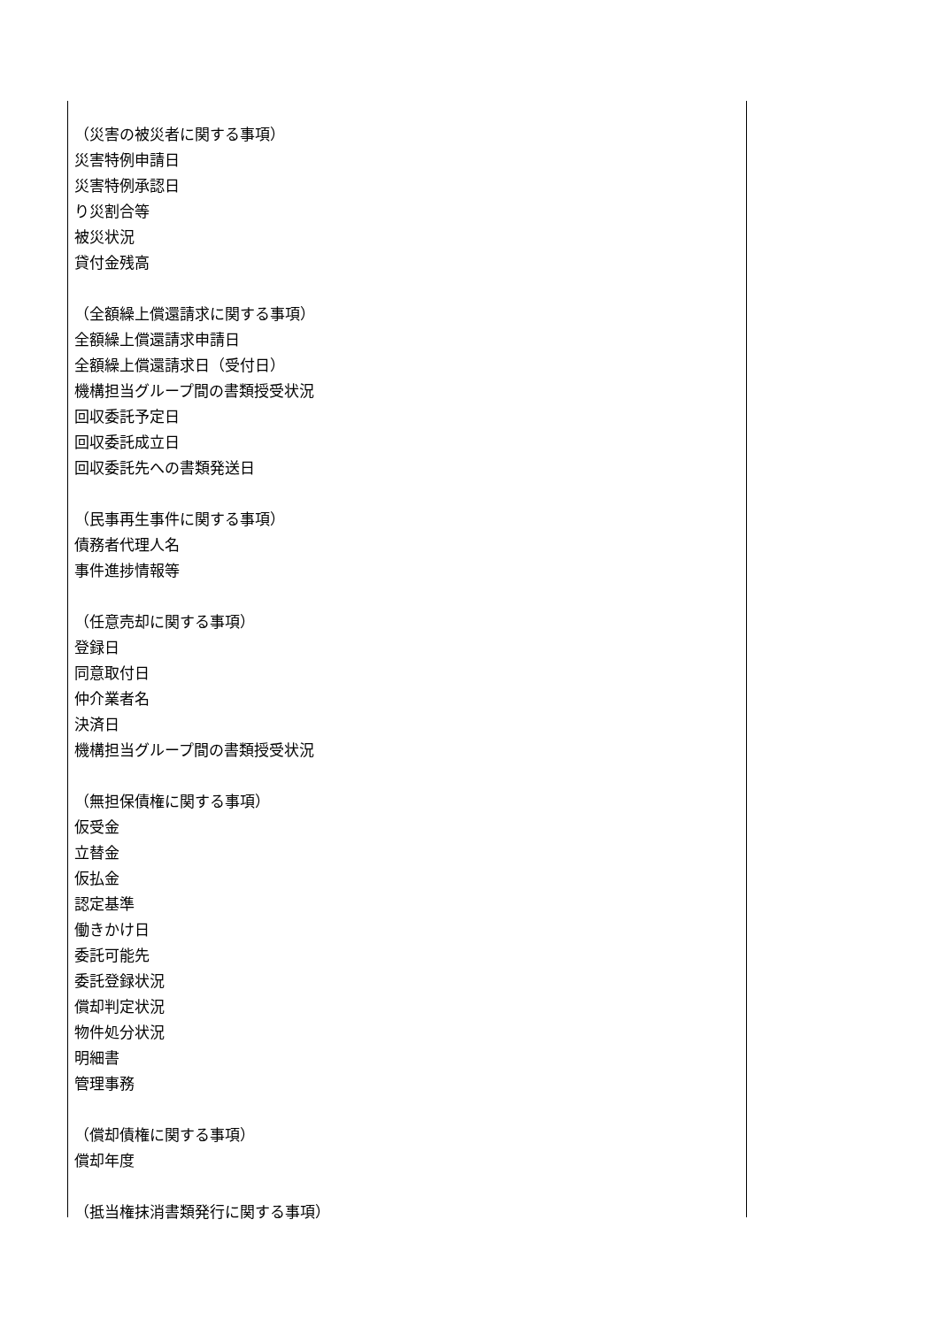（災害の被災者に関する事項）
災害特例申請日
災害特例承認日
り災割合等
被災状況
貸付金残高
（全額繰上償還請求に関する事項）
全額繰上償還請求申請日
全額繰上償還請求日（受付日）
機構担当グループ間の書類授受状況
回収委託予定日
回収委託成立日
回収委託先への書類発送日
（民事再生事件に関する事項）
債務者代理人名
事件進捗情報等
（任意売却に関する事項）
登録日
同意取付日
仲介業者名
決済日
機構担当グループ間の書類授受状況
（無担保債権に関する事項）
仮受金
立替金
仮払金
認定基準
働きかけ日
委託可能先
委託登録状況
償却判定状況
物件処分状況
明細書
管理事務
（償却債権に関する事項）
償却年度
（抵当権抹消書類発行に関する事項）